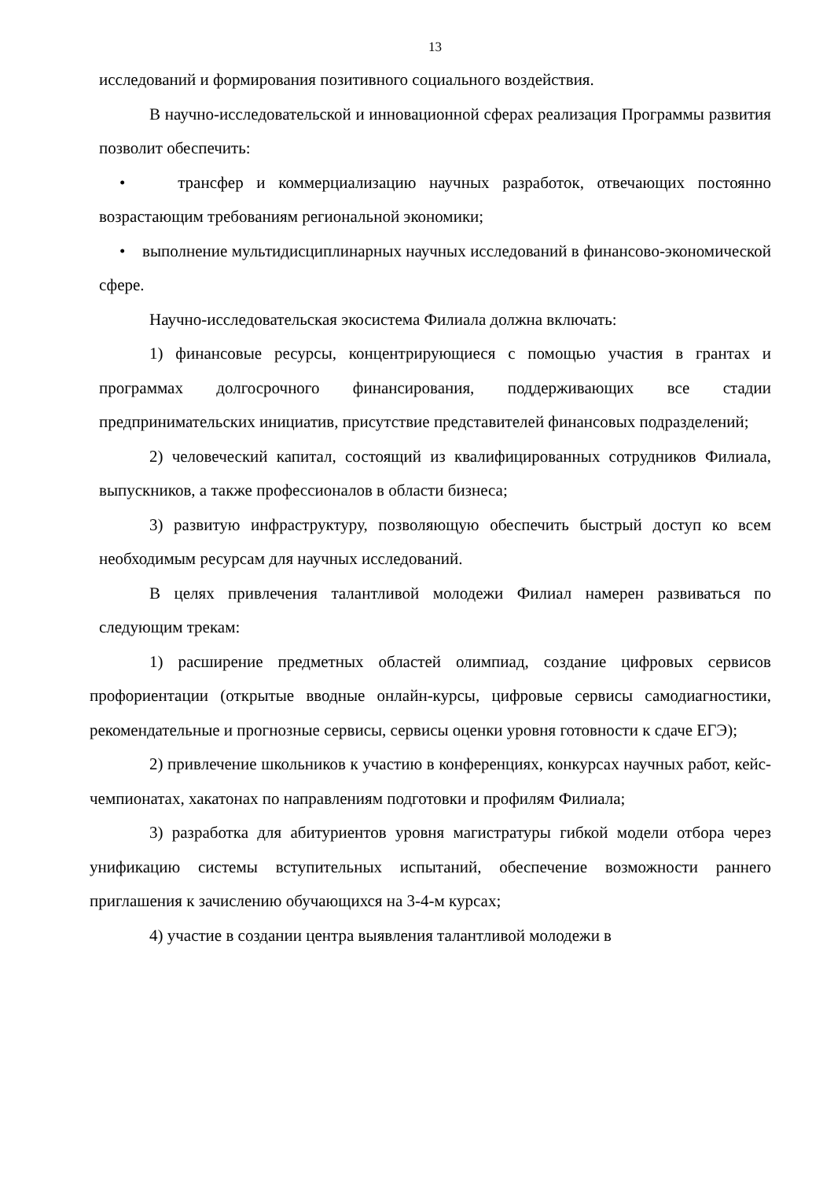13
исследований и формирования позитивного социального воздействия.
В научно-исследовательской и инновационной сферах реализация Программы развития позволит обеспечить:
• трансфер и коммерциализацию научных разработок, отвечающих постоянно возрастающим требованиям региональной экономики;
• выполнение мультидисциплинарных научных исследований в финансово-экономической сфере.
Научно-исследовательская экосистема Филиала должна включать:
1) финансовые ресурсы, концентрирующиеся с помощью участия в грантах и программах долгосрочного финансирования, поддерживающих все стадии предпринимательских инициатив, присутствие представителей финансовых подразделений;
2) человеческий капитал, состоящий из квалифицированных сотрудников Филиала, выпускников, а также профессионалов в области бизнеса;
3) развитую инфраструктуру, позволяющую обеспечить быстрый доступ ко всем необходимым ресурсам для научных исследований.
В целях привлечения талантливой молодежи Филиал намерен развиваться по следующим трекам:
1) расширение предметных областей олимпиад, создание цифровых сервисов профориентации (открытые вводные онлайн-курсы, цифровые сервисы самодиагностики, рекомендательные и прогнозные сервисы, сервисы оценки уровня готовности к сдаче ЕГЭ);
2) привлечение школьников к участию в конференциях, конкурсах научных работ, кейс-чемпионатах, хакатонах по направлениям подготовки и профилям Филиала;
3) разработка для абитуриентов уровня магистратуры гибкой модели отбора через унификацию системы вступительных испытаний, обеспечение возможности раннего приглашения к зачислению обучающихся на 3-4-м курсах;
4) участие в создании центра выявления талантливой молодежи в